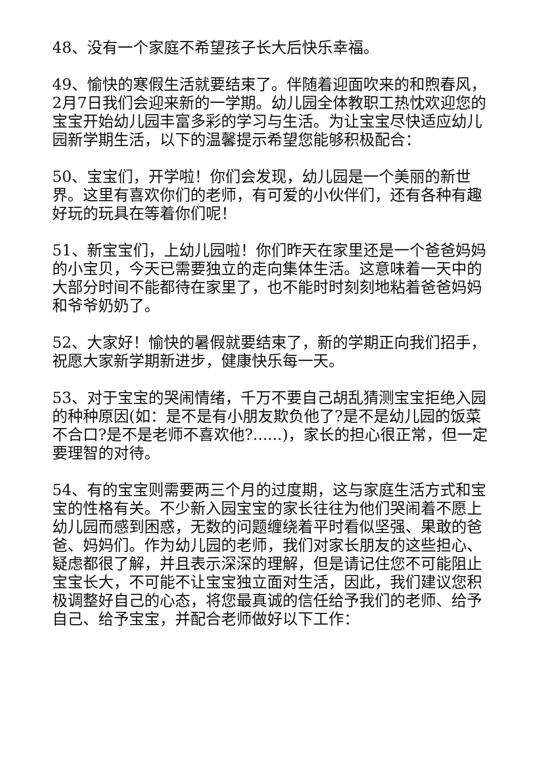48、没有一个家庭不希望孩子长大后快乐幸福。
49、愉快的寒假生活就要结束了。伴随着迎面吹来的和煦春风，2月7日我们会迎来新的一学期。幼儿园全体教职工热忱欢迎您的宝宝开始幼儿园丰富多彩的学习与生活。为让宝宝尽快适应幼儿园新学期生活，以下的温馨提示希望您能够积极配合：
50、宝宝们，开学啦！你们会发现，幼儿园是一个美丽的新世界。这里有喜欢你们的老师，有可爱的小伙伴们，还有各种有趣好玩的玩具在等着你们呢！
51、新宝宝们，上幼儿园啦！你们昨天在家里还是一个爸爸妈妈的小宝贝，今天已需要独立的走向集体生活。这意味着一天中的大部分时间不能都待在家里了，也不能时时刻刻地粘着爸爸妈妈和爷爷奶奶了。
52、大家好！愉快的暑假就要结束了，新的学期正向我们招手，祝愿大家新学期新进步，健康快乐每一天。
53、对于宝宝的哭闹情绪，千万不要自己胡乱猜测宝宝拒绝入园的种种原因(如：是不是有小朋友欺负他了?是不是幼儿园的饭菜不合口?是不是老师不喜欢他?......)，家长的担心很正常，但一定要理智的对待。
54、有的宝宝则需要两三个月的过度期，这与家庭生活方式和宝宝的性格有关。不少新入园宝宝的家长往往为他们哭闹着不愿上幼儿园而感到困惑，无数的问题缠绕着平时看似坚强、果敢的爸爸、妈妈们。作为幼儿园的老师，我们对家长朋友的这些担心、疑虑都很了解，并且表示深深的理解，但是请记住您不可能阻止宝宝长大，不可能不让宝宝独立面对生活，因此，我们建议您积极调整好自己的心态，将您最真诚的信任给予我们的老师、给予自己、给予宝宝，并配合老师做好以下工作：